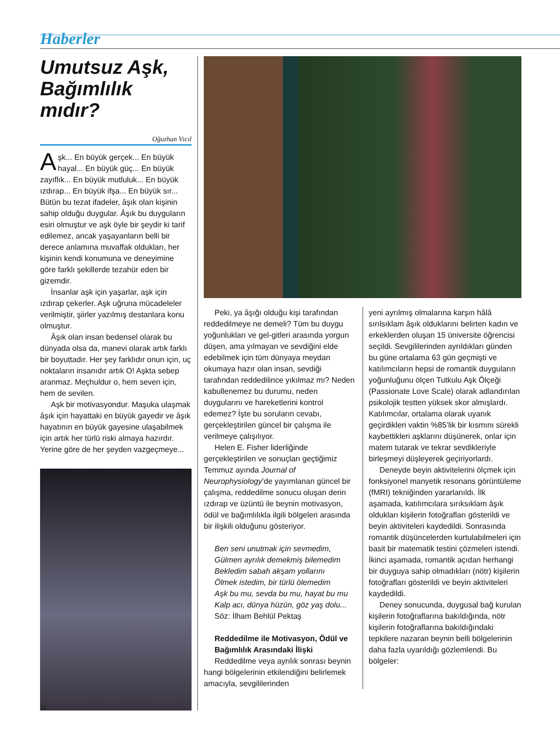Haberler
Umutsuz Aşk, Bağımlılık mıdır?
Oğuzhan Vıcıl
Aşk... En büyük gerçek... En büyük hayal... En büyük güç... En büyük zayıflık... En büyük mutluluk... En büyük ızdırap... En büyük ifşa... En büyük sır... Bütün bu tezat ifadeler, âşık olan kişinin sahip olduğu duygular. Âşık bu duyguların esiri olmuştur ve aşk öyle bir şeydir ki tarif edilemez, ancak yaşayanların belli bir derece anlamına muvaffak oldukları, her kişinin kendi konumuna ve deneyimine göre farklı şekillerde tezahür eden bir gizemdir.
İnsanlar aşk için yaşarlar, aşk için ızdırap çekerler. Aşk uğruna mücadeleler verilmiştir, şiirler yazılmış destanlara konu olmuştur.
Âşık olan insan bedensel olarak bu dünyada olsa da, manevi olarak artık farklı bir boyuttadır. Her şey farklıdır onun için, uç noktaların insanıdır artık O! Aşkta sebep aranmaz. Meçhuldur o, hem seven için, hem de sevilen.
Aşk bir motivasyondur. Maşuka ulaşmak âşık için hayattaki en büyük gayedir ve âşık hayatının en büyük gayesine ulaşabilmek için artık her türlü riski almaya hazırdır. Yerine göre de her şeyden vazgeçmeye...
Peki, ya âşığı olduğu kişi tarafından reddedilmeye ne demeli? Tüm bu duygu yoğunlukları ve gel-gitleri arasında yorgun düşen, ama yılmayan ve sevdiğini elde edebilmek için tüm dünyaya meydan okumaya hazır olan insan, sevdiği tarafından reddedilince yıkılmaz mı? Neden kabullenemez bu durumu, neden duygularını ve hareketlerini kontrol edemez? İşte bu soruların cevabı, gerçekleştirilen güncel bir çalışma ile verilmeye çalışılıyor.
Helen E. Fisher liderliğinde gerçekleştirilen ve sonuçları geçtiğimiz Temmuz ayında Journal of Neurophysiology’de yayımlanan güncel bir çalışma, reddedilme sonucu oluşan derin ızdırap ve üzüntü ile beynin motivasyon, ödül ve bağımlılıkla ilgili bölgeleri arasında bir ilişkili olduğunu gösteriyor.
Ben seni unutmak için sevmedim,
Gülmen ayrılık demekmiş bilemedim
Bekledim sabah akşam yollarını
Ölmek istedim, bir türlü ölemedim
Aşk bu mu, sevda bu mu, hayat bu mu
Kalp acı, dünya hüzün, göz yaş dolu...
Söz: İlham Behlül Pektaş
Reddedilme ile Motivasyon, Ödül ve Bağımlılık Arasındaki İlişki
Reddedilme veya ayrılık sonrası beynin hangi bölgelerinin etkilendiğini belirlemek amacıyla, sevgililerinden
yeni ayrılmış olmalarına karşın hâlâ sırılsıklam âşık olduklarını belirten kadın ve erkeklerden oluşan 15 üniversite öğrencisi seçildi. Sevgililerinden ayrıldıkları günden bu güne ortalama 63 gün geçmişti ve katılımcıların hepsi de romantik duyguların yoğunluğunu ölçen Tutkulu Aşk Ölçeği (Passionate Love Scale) olarak adlandırılan psikolojik testten yüksek skor almışlardı. Katılımcılar, ortalama olarak uyanık geçirdikleri vaktin %85’lik bir kısmını sürekli kaybettikleri aşklarını düşünerek, onlar için matem tutarak ve tekrar sevdikleriyle birleşmeyi düşleyerek geçiriyorlardı.
Deneyde beyin aktivitelerini ölçmek için fonksiyonel manyetik resonans görüntüleme (fMRI) tekniğinden yararlanıldı. İlk aşamada, katılımcılara sırıksıklam âşık oldukları kişilerin fotoğrafları gösterildi ve beyin aktiviteleri kaydedildi. Sonrasında romantik düşüncelerden kurtulabilmeleri için basit bir matematik testini çözmeleri istendi. İkinci aşamada, romantik açıdan herhangi bir duyguya sahip olmadıkları (nötr) kişilerin fotoğrafları gösterildi ve beyin aktiviteleri kaydedildi.
Deney sonucunda, duygusal bağ kurulan kişilerin fotoğraflarına bakıldığında, nötr kişilerin fotoğraflarına bakıldığındaki tepkilere nazaran beynin belli bölgelerinin daha fazla uyarıldığı gözlemlendi. Bu bölgeler:
12